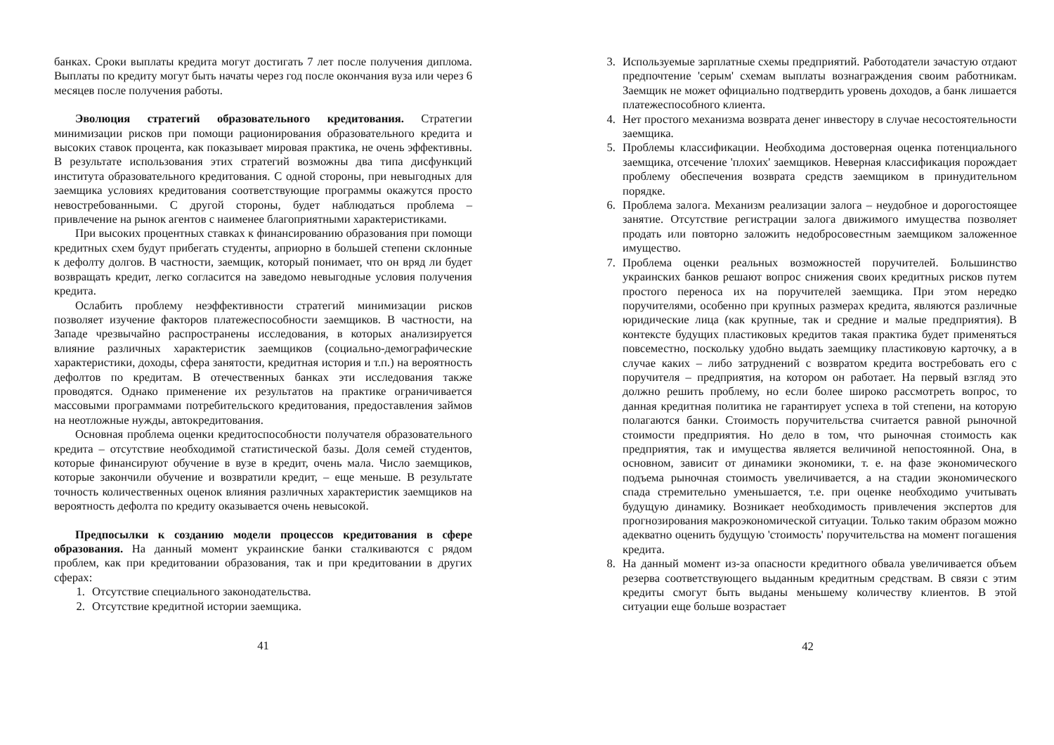банках. Сроки выплаты кредита могут достигать 7 лет после получения диплома. Выплаты по кредиту могут быть начаты через год после окончания вуза или через 6 месяцев после получения работы.
Эволюция стратегий образовательного кредитования. Стратегии минимизации рисков при помощи рационирования образовательного кредита и высоких ставок процента, как показывает мировая практика, не очень эффективны. В результате использования этих стратегий возможны два типа дисфункций института образовательного кредитования. С одной стороны, при невыгодных для заемщика условиях кредитования соответствующие программы окажутся просто невостребованными. С другой стороны, будет наблюдаться проблема – привлечение на рынок агентов с наименее благоприятными характеристиками.
При высоких процентных ставках к финансированию образования при помощи кредитных схем будут прибегать студенты, априорно в большей степени склонные к дефолту долгов. В частности, заемщик, который понимает, что он вряд ли будет возвращать кредит, легко согласится на заведомо невыгодные условия получения кредита.
Ослабить проблему неэффективности стратегий минимизации рисков позволяет изучение факторов платежеспособности заемщиков. В частности, на Западе чрезвычайно распространены исследования, в которых анализируется влияние различных характеристик заемщиков (социально-демографические характеристики, доходы, сфера занятости, кредитная история и т.п.) на вероятность дефолтов по кредитам. В отечественных банках эти исследования также проводятся. Однако применение их результатов на практике ограничивается массовыми программами потребительского кредитования, предоставления займов на неотложные нужды, автокредитования.
Основная проблема оценки кредитоспособности получателя образовательного кредита – отсутствие необходимой статистической базы. Доля семей студентов, которые финансируют обучение в вузе в кредит, очень мала. Число заемщиков, которые закончили обучение и возвратили кредит, – еще меньше. В результате точность количественных оценок влияния различных характеристик заемщиков на вероятность дефолта по кредиту оказывается очень невысокой.
Предпосылки к созданию модели процессов кредитования в сфере образования. На данный момент украинские банки сталкиваются с рядом проблем, как при кредитовании образования, так и при кредитовании в других сферах:
1. Отсутствие специального законодательства.
2. Отсутствие кредитной истории заемщика.
41
3. Используемые зарплатные схемы предприятий. Работодатели зачастую отдают предпочтение 'серым' схемам выплаты вознаграждения своим работникам. Заемщик не может официально подтвердить уровень доходов, а банк лишается платежеспособного клиента.
4. Нет простого механизма возврата денег инвестору в случае несостоятельности заемщика.
5. Проблемы классификации. Необходима достоверная оценка потенциального заемщика, отсечение 'плохих' заемщиков. Неверная классификация порождает проблему обеспечения возврата средств заемщиком в принудительном порядке.
6. Проблема залога. Механизм реализации залога – неудобное и дорогостоящее занятие. Отсутствие регистрации залога движимого имущества позволяет продать или повторно заложить недобросовестным заемщиком заложенное имущество.
7. Проблема оценки реальных возможностей поручителей. Большинство украинских банков решают вопрос снижения своих кредитных рисков путем простого переноса их на поручителей заемщика. При этом нередко поручителями, особенно при крупных размерах кредита, являются различные юридические лица (как крупные, так и средние и малые предприятия). В контексте будущих пластиковых кредитов такая практика будет применяться повсеместно, поскольку удобно выдать заемщику пластиковую карточку, а в случае каких – либо затруднений с возвратом кредита востребовать его с поручителя – предприятия, на котором он работает. На первый взгляд это должно решить проблему, но если более широко рассмотреть вопрос, то данная кредитная политика не гарантирует успеха в той степени, на которую полагаются банки. Стоимость поручительства считается равной рыночной стоимости предприятия. Но дело в том, что рыночная стоимость как предприятия, так и имущества является величиной непостоянной. Она, в основном, зависит от динамики экономики, т. е. на фазе экономического подъема рыночная стоимость увеличивается, а на стадии экономического спада стремительно уменьшается, т.е. при оценке необходимо учитывать будущую динамику. Возникает необходимость привлечения экспертов для прогнозирования макроэкономической ситуации. Только таким образом можно адекватно оценить будущую 'стоимость' поручительства на момент погашения кредита.
8. На данный момент из-за опасности кредитного обвала увеличивается объем резерва соответствующего выданным кредитным средствам. В связи с этим кредиты смогут быть выданы меньшему количеству клиентов. В этой ситуации еще больше возрастает
42